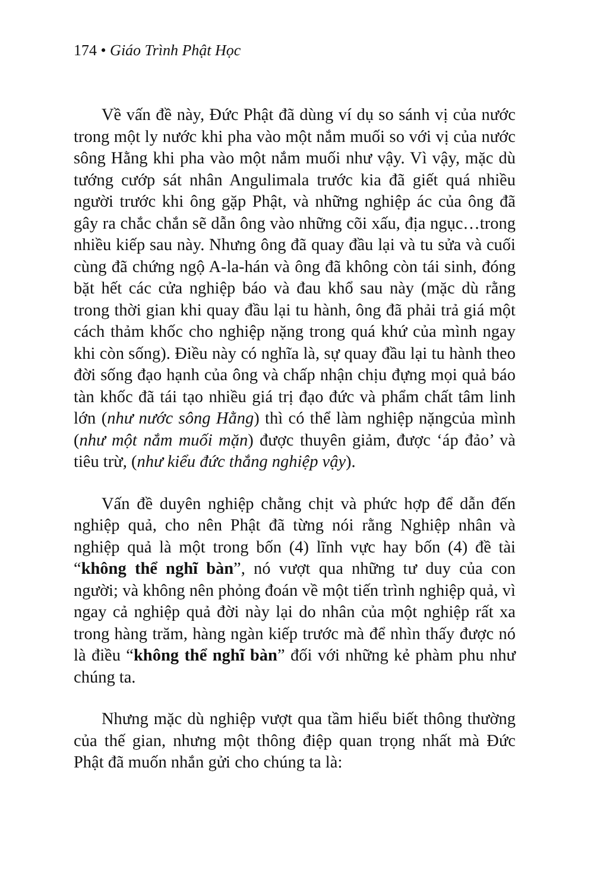174 • Giáo Trình Phật Học
Về vấn đề này, Đức Phật đã dùng ví dụ so sánh vị của nước trong một ly nước khi pha vào một nắm muối so với vị của nước sông Hằng khi pha vào một nắm muối như vậy. Vì vậy, mặc dù tướng cướp sát nhân Angulimala trước kia đã giết quá nhiều người trước khi ông gặp Phật, và những nghiệp ác của ông đã gây ra chắc chắn sẽ dẫn ông vào những cõi xấu, địa ngục…trong nhiều kiếp sau này. Nhưng ông đã quay đầu lại và tu sửa và cuối cùng đã chứng ngộ A-la-hán và ông đã không còn tái sinh, đóng bặt hết các cửa nghiệp báo và đau khổ sau này (mặc dù rằng trong thời gian khi quay đầu lại tu hành, ông đã phải trả giá một cách thảm khốc cho nghiệp nặng trong quá khứ của mình ngay khi còn sống). Điều này có nghĩa là, sự quay đầu lại tu hành theo đời sống đạo hạnh của ông và chấp nhận chịu đựng mọi quả báo tàn khốc đã tái tạo nhiều giá trị đạo đức và phẩm chất tâm linh lớn (như nước sông Hằng) thì có thể làm nghiệp nặngcủa mình (như một nắm muối mặn) được thuyên giảm, được ‘áp đảo’ và tiêu trừ, (như kiểu đức thắng nghiệp vậy).
Vấn đề duyên nghiệp chằng chịt và phức hợp để dẫn đến nghiệp quả, cho nên Phật đã từng nói rằng Nghiệp nhân và nghiệp quả là một trong bốn (4) lĩnh vực hay bốn (4) đề tài “không thể nghĩ bàn”, nó vượt qua những tư duy của con người; và không nên phỏng đoán về một tiến trình nghiệp quả, vì ngay cả nghiệp quả đời này lại do nhân của một nghiệp rất xa trong hàng trăm, hàng ngàn kiếp trước mà để nhìn thấy được nó là điều “không thể nghĩ bàn” đối với những kẻ phàm phu như chúng ta.
Nhưng mặc dù nghiệp vượt qua tầm hiểu biết thông thường của thế gian, nhưng một thông điệp quan trọng nhất mà Đức Phật đã muốn nhắn gửi cho chúng ta là: